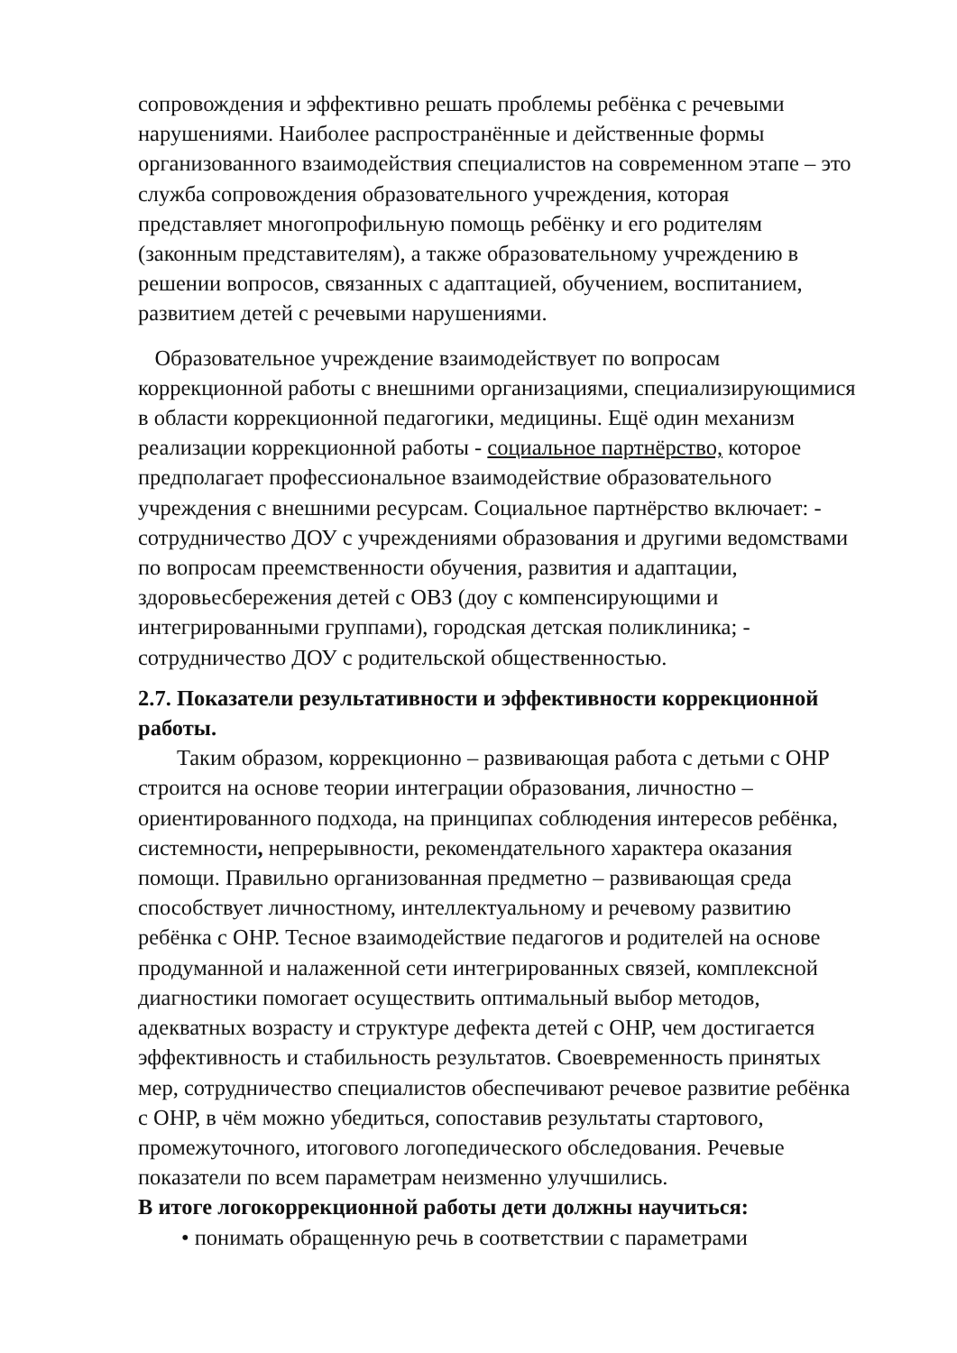сопровождения и эффективно решать проблемы ребёнка с речевыми нарушениями. Наиболее распространённые и действенные формы организованного взаимодействия специалистов на современном этапе – это служба сопровождения образовательного учреждения, которая представляет многопрофильную помощь ребёнку и его родителям (законным представителям), а также образовательному учреждению в решении вопросов, связанных с адаптацией, обучением, воспитанием, развитием детей с речевыми нарушениями.
Образовательное учреждение взаимодействует по вопросам коррекционной работы с внешними организациями, специализирующимися в области коррекционной педагогики, медицины. Ещё один механизм реализации коррекционной работы - социальное партнёрство, которое предполагает профессиональное взаимодействие образовательного учреждения с внешними ресурсам. Социальное партнёрство включает: - сотрудничество ДОУ с учреждениями образования и другими ведомствами по вопросам преемственности обучения, развития и адаптации, здоровьесбережения детей с ОВЗ (доу с компенсирующими и интегрированными группами), городская детская поликлиника; - сотрудничество ДОУ с родительской общественностью.
2.7. Показатели результативности и эффективности коррекционной работы.
Таким образом, коррекционно – развивающая работа с детьми с ОНР строится на основе теории интеграции образования, личностно – ориентированного подхода, на принципах соблюдения интересов ребёнка, системности, непрерывности, рекомендательного характера оказания помощи. Правильно организованная предметно – развивающая среда способствует личностному, интеллектуальному и речевому развитию ребёнка с ОНР. Тесное взаимодействие педагогов и родителей на основе продуманной и налаженной сети интегрированных связей, комплексной диагностики помогает осуществить оптимальный выбор методов, адекватных возрасту и структуре дефекта детей с ОНР, чем достигается эффективность и стабильность результатов. Своевременность принятых мер, сотрудничество специалистов обеспечивают речевое развитие ребёнка с ОНР, в чём можно убедиться, сопоставив результаты стартового, промежуточного, итогового логопедического обследования. Речевые показатели по всем параметрам неизменно улучшились.
В итоге логокоррекционной работы дети должны научиться:
• понимать обращенную речь в соответствии с параметрами